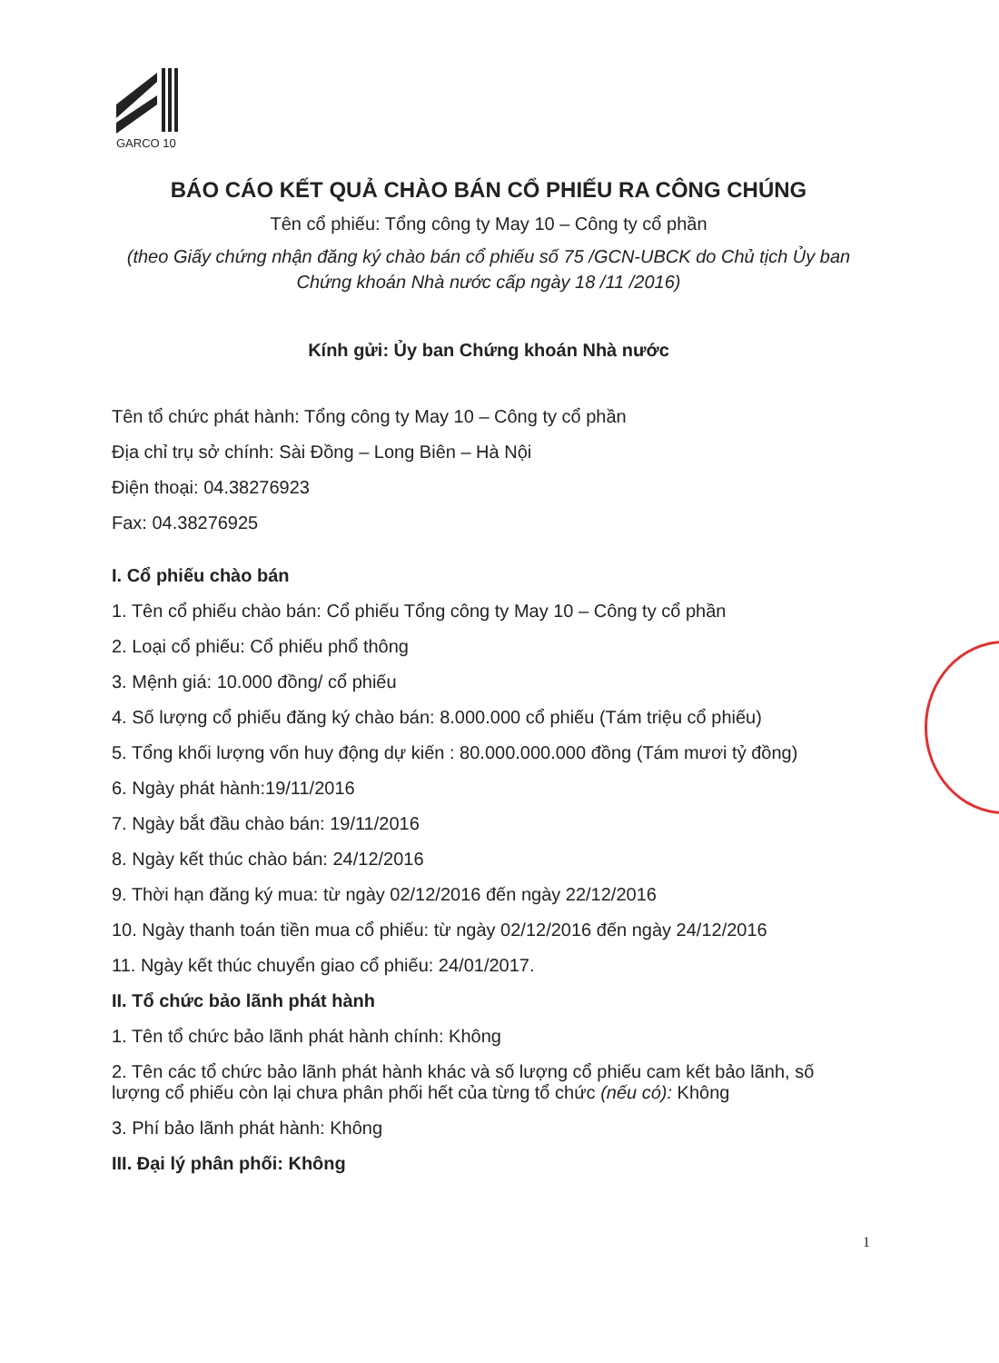GARCO 10
BÁO CÁO KẾT QUẢ CHÀO BÁN CỔ PHIẾU RA CÔNG CHÚNG
Tên cổ phiếu: Tổng công ty May 10 – Công ty cổ phần
(theo Giấy chứng nhận đăng ký chào bán cổ phiếu số 75 /GCN-UBCK do Chủ tịch Ủy ban Chứng khoán Nhà nước cấp ngày 18 /11 /2016)
Kính gửi: Ủy ban Chứng khoán Nhà nước
Tên tổ chức phát hành: Tổng công ty May 10 – Công ty cổ phần
Địa chỉ trụ sở chính: Sài Đồng – Long Biên – Hà Nội
Điện thoại: 04.38276923
Fax: 04.38276925
I. Cổ phiếu chào bán
1. Tên cổ phiếu chào bán: Cổ phiếu Tổng công ty May 10 – Công ty cổ phần
2. Loại cổ phiếu: Cổ phiếu phổ thông
3. Mệnh giá: 10.000 đồng/ cổ phiếu
4. Số lượng cổ phiếu đăng ký chào bán: 8.000.000 cổ phiếu (Tám triệu cổ phiếu)
5. Tổng khối lượng vốn huy động dự kiến : 80.000.000.000 đồng (Tám mươi tỷ đồng)
6. Ngày phát hành:19/11/2016
7. Ngày bắt đầu chào bán: 19/11/2016
8. Ngày kết thúc chào bán: 24/12/2016
9. Thời hạn đăng ký mua: từ ngày 02/12/2016 đến ngày 22/12/2016
10. Ngày thanh toán tiền mua cổ phiếu: từ ngày 02/12/2016 đến ngày 24/12/2016
11. Ngày kết thúc chuyển giao cổ phiếu: 24/01/2017.
II. Tổ chức bảo lãnh phát hành
1. Tên tổ chức bảo lãnh phát hành chính: Không
2. Tên các tổ chức bảo lãnh phát hành khác và số lượng cổ phiếu cam kết bảo lãnh, số lượng cổ phiếu còn lại chưa phân phối hết của từng tổ chức (nếu có): Không
3. Phí bảo lãnh phát hành: Không
III. Đại lý phân phối: Không
1